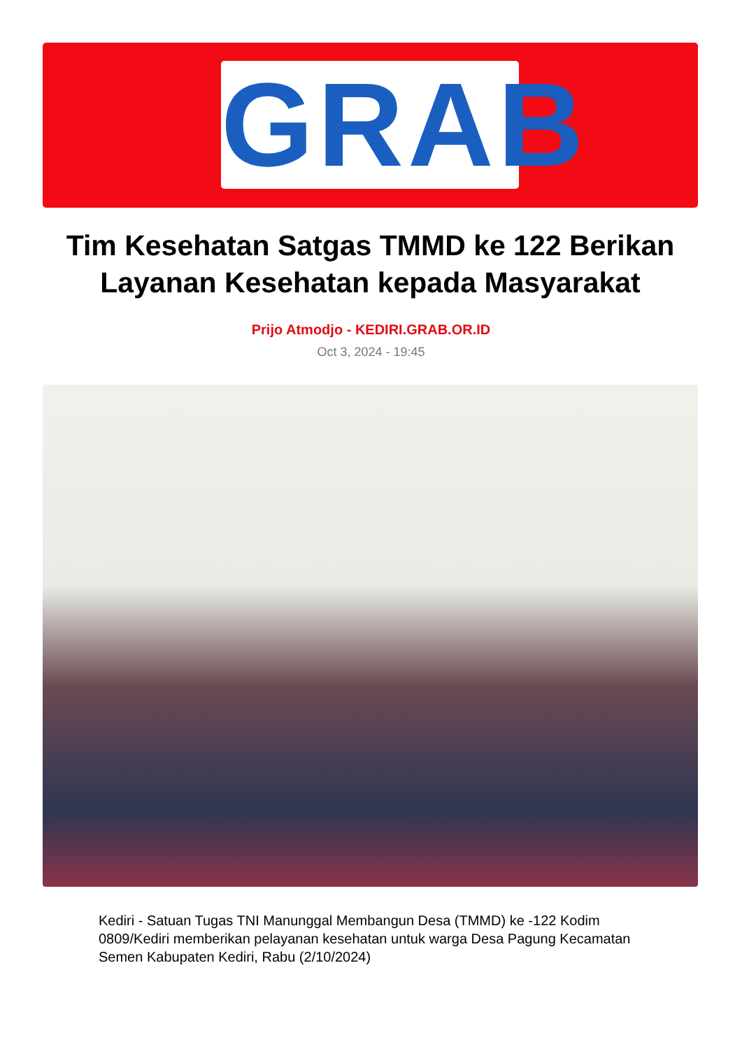GRAB
Tim Kesehatan Satgas TMMD ke 122 Berikan Layanan Kesehatan kepada Masyarakat
Prijo Atmodjo - KEDIRI.GRAB.OR.ID
Oct 3, 2024 - 19:45
Kediri - Satuan Tugas TNI Manunggal Membangun Desa (TMMD) ke -122 Kodim 0809/Kediri memberikan pelayanan kesehatan untuk warga Desa Pagung Kecamatan Semen Kabupaten Kediri, Rabu (2/10/2024)